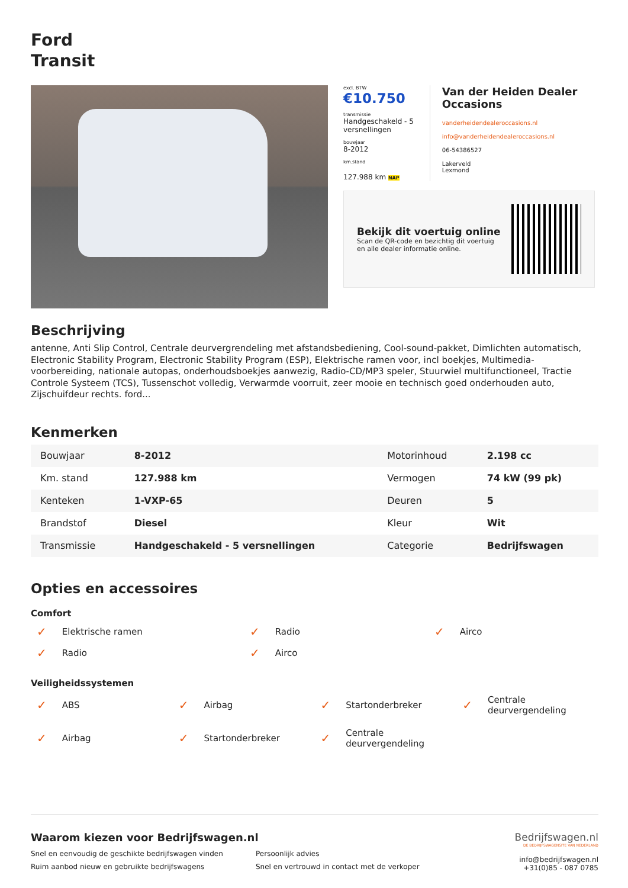Ford
Transit
excl. BTW
€10.750
transmissie
Handgeschakeld - 5 versnellingen
bouwjaar
8-2012
km.stand
127.988 km NAP
Van der Heiden Dealer Occasions
vanderheidendealeroccasions.nl
info@vanderheidendealeroccasions.nl
06-54386527
Lakerveld
Lexmond
Bekijk dit voertuig online
Scan de QR-code en bezichtig dit voertuig
en alle dealer informatie online.
Beschrijving
antenne, Anti Slip Control, Centrale deurvergrendeling met afstandsbediening, Cool-sound-pakket, Dimlichten automatisch, Electronic Stability Program, Electronic Stability Program (ESP), Elektrische ramen voor, incl boekjes, Multimedia-voorbereiding, nationale autopas, onderhoudsboekjes aanwezig, Radio-CD/MP3 speler, Stuurwiel multifunctioneel, Tractie Controle Systeem (TCS), Tussenschot volledig, Verwarmde voorruit, zeer mooie en technisch goed onderhouden auto, Zijschuifdeur rechts. ford...
Kenmerken
| Bouwjaar | 8-2012 | Motorinhoud | 2.198 cc |
| Km. stand | 127.988 km | Vermogen | 74 kW (99 pk) |
| Kenteken | 1-VXP-65 | Deuren | 5 |
| Brandstof | Diesel | Kleur | Wit |
| Transmissie | Handgeschakeld - 5 versnellingen | Categorie | Bedrijfswagen |
Opties en accessoires
Comfort
✓ Elektrische ramen
✓ Radio
✓ Airco
✓ Radio
✓ Airco
Veiligheidssystemen
✓ ABS
✓ Airbag
✓ Startonderbreker
✓ Centrale
deurvergendeling
✓ Airbag
✓ Startonderbreker
✓ Centrale
deurvergendeling
Waarom kiezen voor Bedrijfswagen.nl
Snel en eenvoudig de geschikte bedrijfswagen vinden Persoonlijk advies Ruim aanbod nieuw en gebruikte bedrijfswagens Snel en vertrouwd in contact met de verkoper
Bedrijfswagen.nl
DE BEDRIJFSWAGENSITE VAN NEDERLAND
info@bedrijfswagen.nl
+31(0)85 - 087 0785